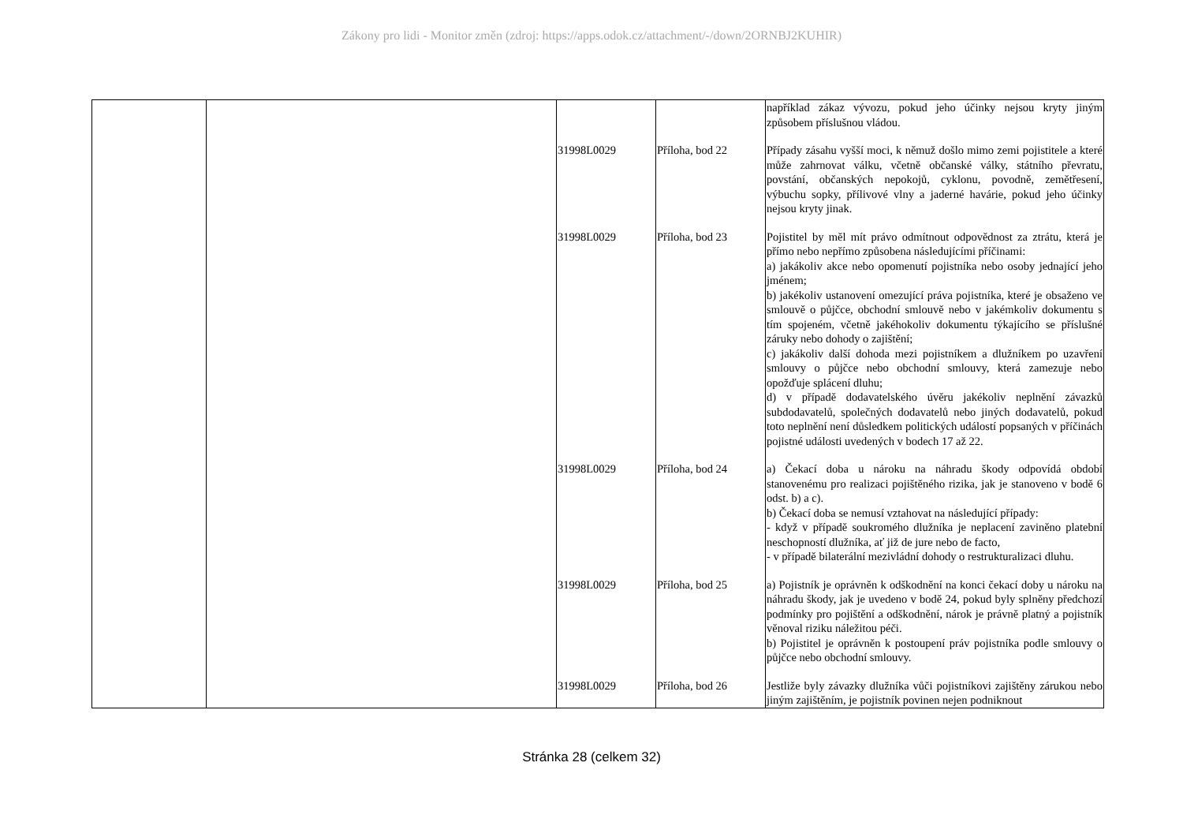Zákony pro lidi - Monitor změn (zdroj: https://apps.odok.cz/attachment/-/down/2ORNBJ2KUHIR)
| | | | | například zákaz vývozu, pokud jeho účinky nejsou kryty jiným způsobem příslušnou vládou. |
| | | 31998L0029 | Příloha, bod 22 | Případy zásahu vyšší moci, k němuž došlo mimo zemi pojistitele a které může zahrnovat válku, včetně občanské války, státního převratu, povstání, občanských nepokojů, cyklonu, povodně, zemětřesení, výbuchu sopky, přílivové vlny a jaderné havárie, pokud jeho účinky nejsou kryty jinak. |
| | | 31998L0029 | Příloha, bod 23 | Pojistitel by měl mít právo odmítnout odpovědnost za ztrátu, která je přímo nebo nepřímo způsobena následujícími příčinami: a) jakákoliv akce nebo opomenutí pojistníka nebo osoby jednající jeho jménem; b) jakékoliv ustanovení omezující práva pojistníka, které je obsaženo ve smlouvě o půjčce, obchodní smlouvě nebo v jakémkoliv dokumentu s tím spojeném, včetně jakéhokoliv dokumentu týkajícího se příslušné záruky nebo dohody o zajištění; c) jakákoliv další dohoda mezi pojistníkem a dlužníkem po uzavření smlouvy o půjčce nebo obchodní smlouvy, která zamezuje nebo opožďuje splácení dluhu; d) v případě dodavatelského úvěru jakékoliv neplnění závazků subdodavatelů, společných dodavatelů nebo jiných dodavatelů, pokud toto neplnění není důsledkem politických událostí popsaných v příčinách pojistné události uvedených v bodech 17 až 22. |
| | | 31998L0029 | Příloha, bod 24 | a) Čekací doba u nároku na náhradu škody odpovídá období stanovenému pro realizaci pojištěného rizika, jak je stanoveno v bodě 6 odst. b) a c). b) Čekací doba se nemusí vztahovat na následující případy: - když v případě soukromého dlužníka je neplacení zaviněno platební neschopností dlužníka, ať již de jure nebo de facto, - v případě bilaterální mezivládní dohody o restrukturalizaci dluhu. |
| | | 31998L0029 | Příloha, bod 25 | a) Pojistník je oprávněn k odškodnění na konci čekací doby u nároku na náhradu škody, jak je uvedeno v bodě 24, pokud byly splněny předchozí podmínky pro pojištění a odškodnění, nárok je právně platný a pojistník věnoval riziku náležitou péči. b) Pojistitel je oprávněn k postoupení práv pojistníka podle smlouvy o půjčce nebo obchodní smlouvy. |
| | | 31998L0029 | Příloha, bod 26 | Jestliže byly závazky dlužníka vůči pojistníkovi zajištěny zárukou nebo jiným zajištěním, je pojistník povinen nejen podniknout |
Stránka 28 (celkem 32)